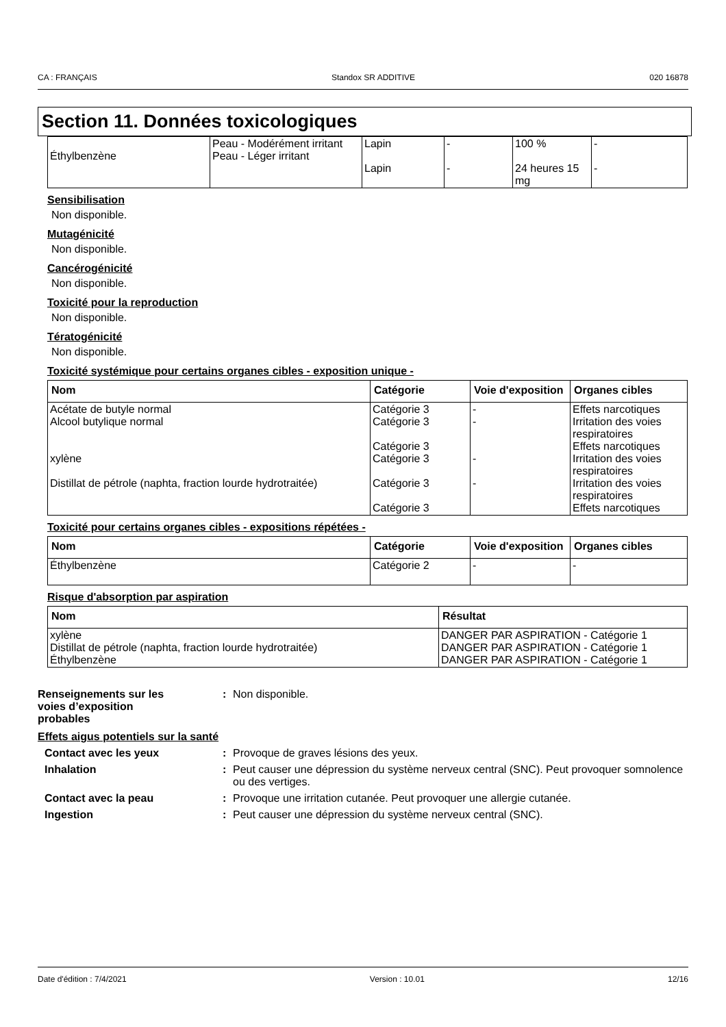CA : FRANÇAIS Standox SR ADDITIVE 020 16878
Section 11. Données toxicologiques
| Éthylbenzène | Peau - Modérément irritant Peau - Léger irritant | Lapin Lapin | - - | 100 % 24 heures 15 mg | - - |
Sensibilisation
Non disponible.
Mutagénicité
Non disponible.
Cancérogénicité
Non disponible.
Toxicité pour la reproduction
Non disponible.
Tératogénicité
Non disponible.
Toxicité systémique pour certains organes cibles - exposition unique -
| Nom | Catégorie | Voie d'exposition | Organes cibles |
| --- | --- | --- | --- |
| Acétate de butyle normal Alcool butylique normal xylène Distillat de pétrole (naphta, fraction lourde hydrotraitée) | Catégorie 3 Catégorie 3 Catégorie 3 Catégorie 3 Catégorie 3 Catégorie 3 | - - - - | Effets narcotiques Irritation des voies respiratoires Effets narcotiques Irritation des voies respiratoires Irritation des voies respiratoires Effets narcotiques |
Toxicité pour certains organes cibles - expositions répétées -
| Nom | Catégorie | Voie d'exposition | Organes cibles |
| --- | --- | --- | --- |
| Éthylbenzène | Catégorie 2 | - | - |
Risque d'absorption par aspiration
| Nom | Résultat |
| --- | --- |
| xylène Distillat de pétrole (naphta, fraction lourde hydrotraitée) Éthylbenzène | DANGER PAR ASPIRATION - Catégorie 1 DANGER PAR ASPIRATION - Catégorie 1 DANGER PAR ASPIRATION - Catégorie 1 |
Renseignements sur les
voies d’exposition
probables
: Non disponible.
Effets aigus potentiels sur la santé
Contact avec les yeux : Provoque de graves lésions des yeux.
Inhalation : Peut causer une dépression du système nerveux central (SNC). Peut provoquer somnolence ou des vertiges.
Contact avec la peau : Provoque une irritation cutanée. Peut provoquer une allergie cutanée.
Ingestion : Peut causer une dépression du système nerveux central (SNC).
Date d'édition : 7/4/2021 Version : 10.01 12/16